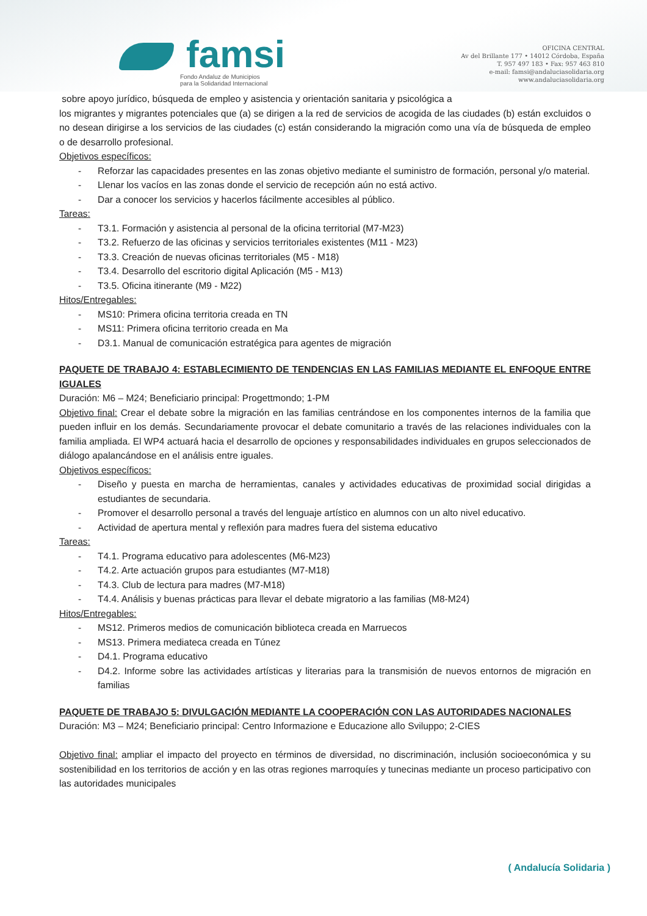famsi
Fondo Andaluz de Municipios
para la Solidaridad Internacional
OFICINA CENTRAL
Av del Brillante 177 • 14012 Córdoba, España
T. 957 497 183 • Fax: 957 463 810
e-mail: famsi@andaluciasolidaria.org
www.andaluciasolidaria.org
sobre apoyo jurídico, búsqueda de empleo y asistencia y orientación sanitaria y psicológica a
los migrantes y migrantes potenciales que (a) se dirigen a la red de servicios de acogida de las ciudades (b) están excluidos o no desean dirigirse a los servicios de las ciudades (c) están considerando la migración como una vía de búsqueda de empleo o de desarrollo profesional.
Objetivos específicos:
- Reforzar las capacidades presentes en las zonas objetivo mediante el suministro de formación, personal y/o material.
- Llenar los vacíos en las zonas donde el servicio de recepción aún no está activo.
- Dar a conocer los servicios y hacerlos fácilmente accesibles al público.
Tareas:
- T3.1. Formación y asistencia al personal de la oficina territorial (M7-M23)
- T3.2. Refuerzo de las oficinas y servicios territoriales existentes (M11 - M23)
- T3.3. Creación de nuevas oficinas territoriales (M5 - M18)
- T3.4. Desarrollo del escritorio digital Aplicación (M5 - M13)
- T3.5. Oficina itinerante (M9 - M22)
Hitos/Entregables:
- MS10: Primera oficina territoria creada en TN
- MS11: Primera oficina territorio creada en Ma
- D3.1. Manual de comunicación estratégica para agentes de migración
PAQUETE DE TRABAJO 4: ESTABLECIMIENTO DE TENDENCIAS EN LAS FAMILIAS MEDIANTE EL ENFOQUE ENTRE IGUALES
Duración: M6 – M24; Beneficiario principal: Progettmondo; 1-PM
Objetivo final: Crear el debate sobre la migración en las familias centrándose en los componentes internos de la familia que pueden influir en los demás. Secundariamente provocar el debate comunitario a través de las relaciones individuales con la familia ampliada. El WP4 actuará hacia el desarrollo de opciones y responsabilidades individuales en grupos seleccionados de diálogo apalancándose en el análisis entre iguales.
Objetivos específicos:
- Diseño y puesta en marcha de herramientas, canales y actividades educativas de proximidad social dirigidas a estudiantes de secundaria.
- Promover el desarrollo personal a través del lenguaje artístico en alumnos con un alto nivel educativo.
- Actividad de apertura mental y reflexión para madres fuera del sistema educativo
Tareas:
- T4.1. Programa educativo para adolescentes (M6-M23)
- T4.2. Arte actuación grupos para estudiantes (M7-M18)
- T4.3. Club de lectura para madres (M7-M18)
- T4.4. Análisis y buenas prácticas para llevar el debate migratorio a las familias (M8-M24)
Hitos/Entregables:
- MS12. Primeros medios de comunicación biblioteca creada en Marruecos
- MS13. Primera mediateca creada en Túnez
- D4.1. Programa educativo
- D4.2. Informe sobre las actividades artísticas y literarias para la transmisión de nuevos entornos de migración en familias
PAQUETE DE TRABAJO 5: DIVULGACIÓN MEDIANTE LA COOPERACIÓN CON LAS AUTORIDADES NACIONALES
Duración: M3 – M24; Beneficiario principal: Centro Informazione e Educazione allo Sviluppo; 2-CIES
Objetivo final: ampliar el impacto del proyecto en términos de diversidad, no discriminación, inclusión socioeconómica y su sostenibilidad en los territorios de acción y en las otras regiones marroquíes y tunecinas mediante un proceso participativo con las autoridades municipales
( Andalucía Solidaria )